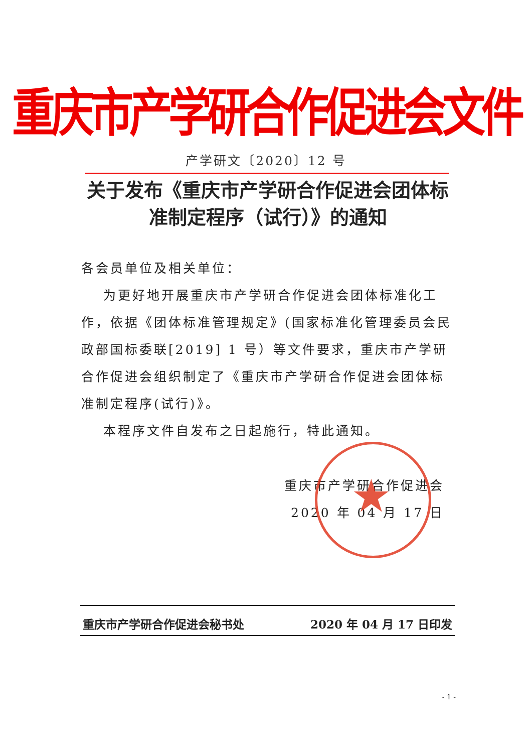★
重庆市产学研合作促进会文件
产学研文〔2020〕12 号
关于发布《重庆市产学研合作促进会团体标准制定程序（试行）》的通知
各会员单位及相关单位：
为更好地开展重庆市产学研合作促进会团体标准化工作，依据《团体标准管理规定》(国家标准化管理委员会民政部国标委联[2019] 1 号）等文件要求，重庆市产学研合作促进会组织制定了《重庆市产学研合作促进会团体标准制定程序(试行)》。
本程序文件自发布之日起施行，特此通知。
重庆市产学研合作促进会
2020 年 04 月 17 日
重庆市产学研合作促进会秘书处 2020 年 04 月 17 日印发
- 1 -